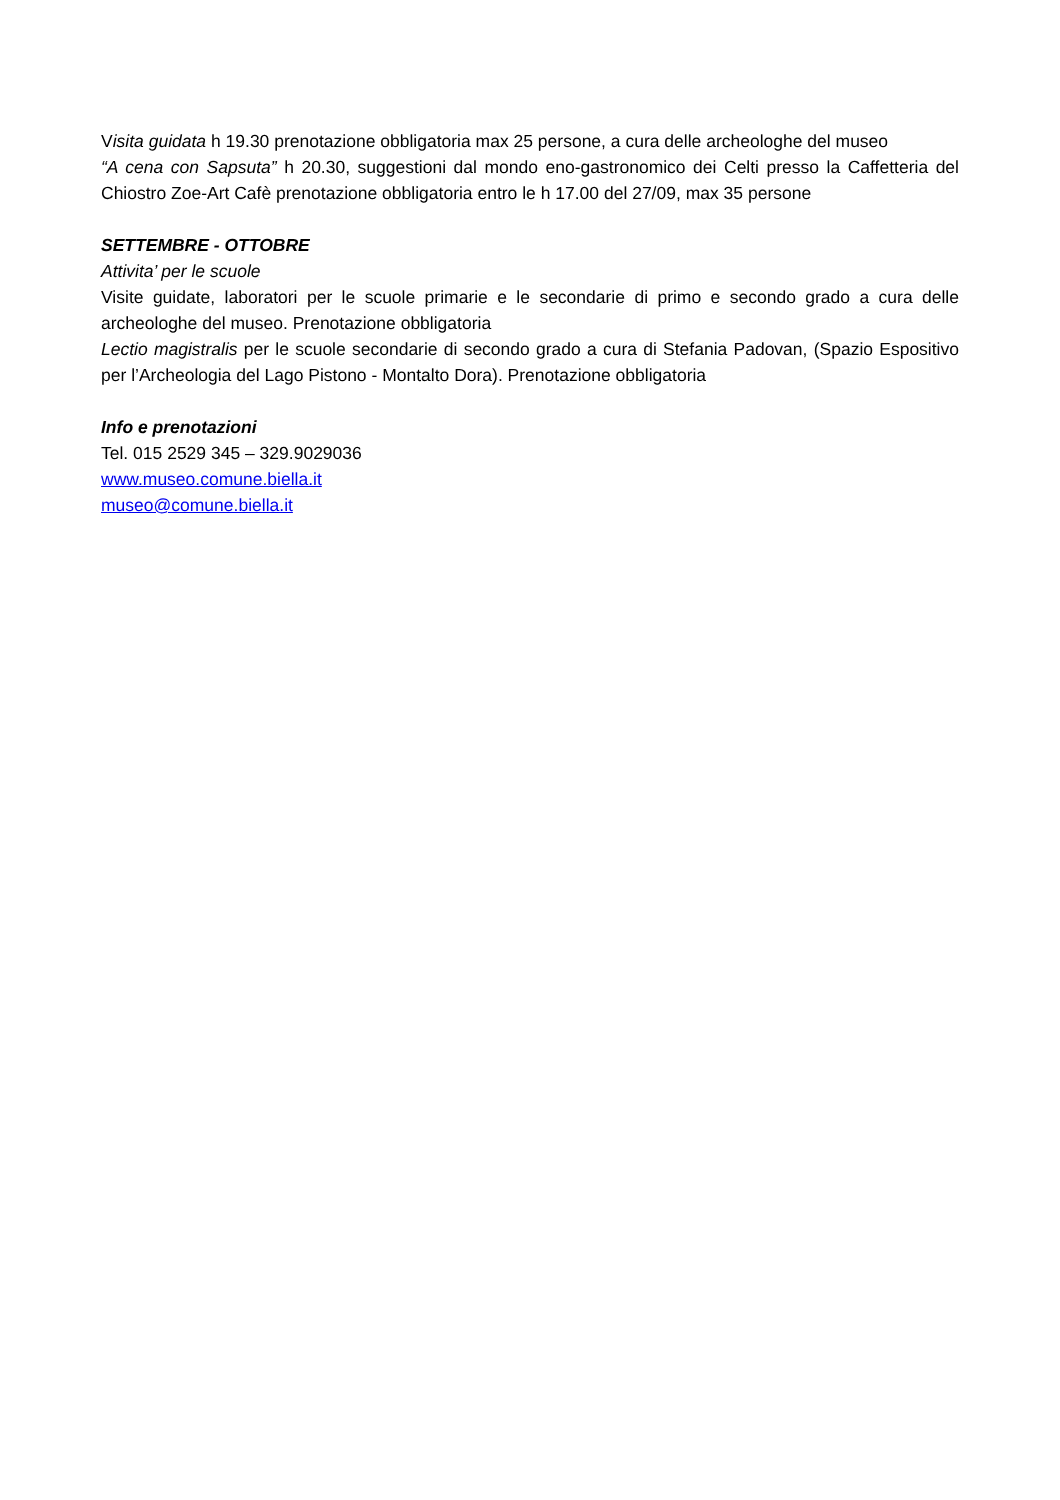Visita guidata h 19.30 prenotazione obbligatoria max 25 persone, a cura delle archeologhe del museo
“A cena con Sapsuta” h 20.30, suggestioni dal mondo eno-gastronomico dei Celti presso la Caffetteria del Chiostro Zoe-Art Cafè prenotazione obbligatoria entro le h 17.00 del 27/09, max 35 persone
SETTEMBRE - OTTOBRE
Attivita’ per le scuole
Visite guidate, laboratori per le scuole primarie e le secondarie di primo e secondo grado a cura delle archeologhe del museo. Prenotazione obbligatoria
Lectio magistralis per le scuole secondarie di secondo grado a cura di Stefania Padovan, (Spazio Espositivo per l’Archeologia del Lago Pistono - Montalto Dora). Prenotazione obbligatoria
Info e prenotazioni
Tel. 015 2529 345 – 329.9029036
www.museo.comune.biella.it
museo@comune.biella.it